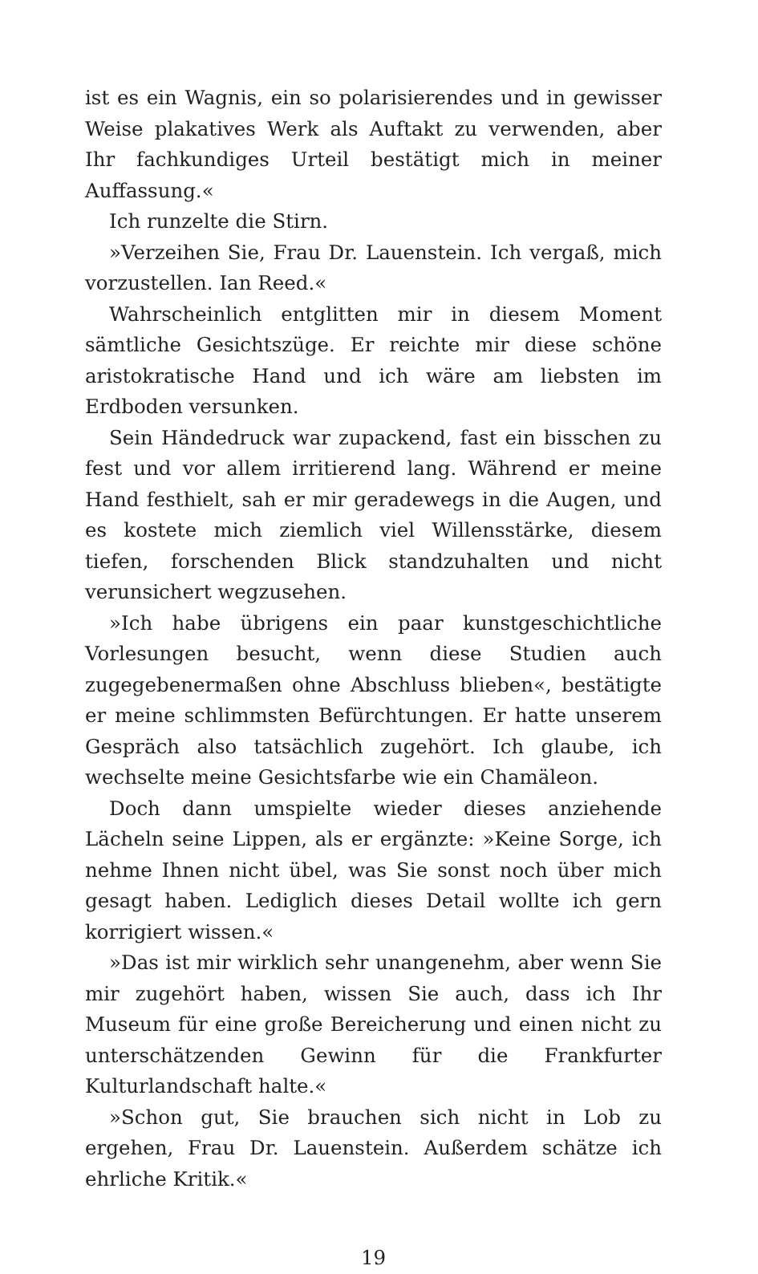ist es ein Wagnis, ein so polarisierendes und in gewisser Weise plakatives Werk als Auftakt zu verwenden, aber Ihr fachkundiges Urteil bestätigt mich in meiner Auffassung.«
Ich runzelte die Stirn.
»Verzeihen Sie, Frau Dr. Lauenstein. Ich vergaß, mich vorzustellen. Ian Reed.«
Wahrscheinlich entglitten mir in diesem Moment sämtliche Gesichtszüge. Er reichte mir diese schöne aristokratische Hand und ich wäre am liebsten im Erdboden versunken.
Sein Händedruck war zupackend, fast ein bisschen zu fest und vor allem irritierend lang. Während er meine Hand festhielt, sah er mir geradewegs in die Augen, und es kostete mich ziemlich viel Willensstärke, diesem tiefen, forschenden Blick standzuhalten und nicht verunsichert wegzusehen.
»Ich habe übrigens ein paar kunstgeschichtliche Vorlesungen besucht, wenn diese Studien auch zugegebenermaßen ohne Abschluss blieben«, bestätigte er meine schlimmsten Befürchtungen. Er hatte unserem Gespräch also tatsächlich zugehört. Ich glaube, ich wechselte meine Gesichtsfarbe wie ein Chamäleon.
Doch dann umspielte wieder dieses anziehende Lächeln seine Lippen, als er ergänzte: »Keine Sorge, ich nehme Ihnen nicht übel, was Sie sonst noch über mich gesagt haben. Lediglich dieses Detail wollte ich gern korrigiert wissen.«
»Das ist mir wirklich sehr unangenehm, aber wenn Sie mir zugehört haben, wissen Sie auch, dass ich Ihr Museum für eine große Bereicherung und einen nicht zu unterschätzenden Gewinn für die Frankfurter Kulturlandschaft halte.«
»Schon gut, Sie brauchen sich nicht in Lob zu ergehen, Frau Dr. Lauenstein. Außerdem schätze ich ehrliche Kritik.«
19